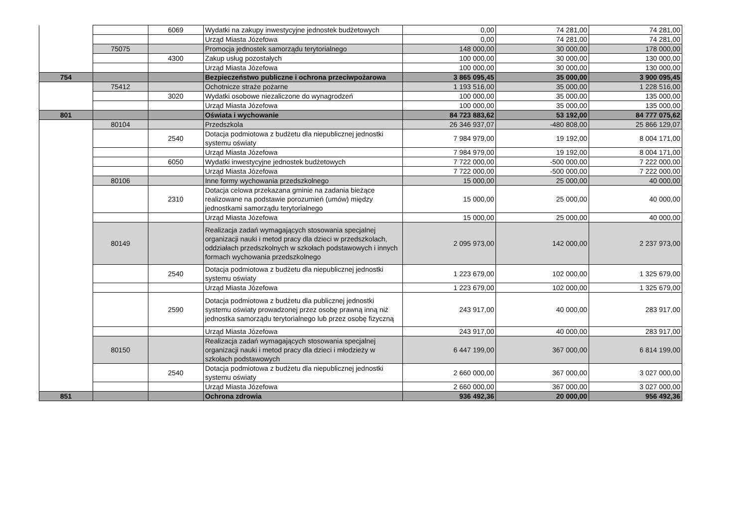| | | 6069 | Wydatki na zakupy inwestycyjne jednostek budżetowych | 0,00 | 74 281,00 | 74 281,00 |
| | | | Urząd Miasta Józefowa | 0,00 | 74 281,00 | 74 281,00 |
| | 75075 | | Promocja jednostek samorządu terytorialnego | 148 000,00 | 30 000,00 | 178 000,00 |
| | | 4300 | Zakup usług pozostałych | 100 000,00 | 30 000,00 | 130 000,00 |
| | | | Urząd Miasta Józefowa | 100 000,00 | 30 000,00 | 130 000,00 |
| 754 | | | Bezpieczeństwo publiczne i ochrona przeciwpożarowa | 3 865 095,45 | 35 000,00 | 3 900 095,45 |
| | 75412 | | Ochotnicze straże pożarne | 1 193 516,00 | 35 000,00 | 1 228 516,00 |
| | | 3020 | Wydatki osobowe niezaliczone do wynagrodzeń | 100 000,00 | 35 000,00 | 135 000,00 |
| | | | Urząd Miasta Józefowa | 100 000,00 | 35 000,00 | 135 000,00 |
| 801 | | | Oświata i wychowanie | 84 723 883,62 | 53 192,00 | 84 777 075,62 |
| | 80104 | | Przedszkola | 26 346 937,07 | -480 808,00 | 25 866 129,07 |
| | | 2540 | Dotacja podmiotowa z budżetu dla niepublicznej jednostki systemu oświaty | 7 984 979,00 | 19 192,00 | 8 004 171,00 |
| | | | Urząd Miasta Józefowa | 7 984 979,00 | 19 192,00 | 8 004 171,00 |
| | | 6050 | Wydatki inwestycyjne jednostek budżetowych | 7 722 000,00 | -500 000,00 | 7 222 000,00 |
| | | | Urząd Miasta Józefowa | 7 722 000,00 | -500 000,00 | 7 222 000,00 |
| | 80106 | | Inne formy wychowania przedszkolnego | 15 000,00 | 25 000,00 | 40 000,00 |
| | | 2310 | Dotacja celowa przekazana gminie na zadania bieżące realizowane na podstawie porozumień (umów) między jednostkami samorządu terytorialnego | 15 000,00 | 25 000,00 | 40 000,00 |
| | | | Urząd Miasta Józefowa | 15 000,00 | 25 000,00 | 40 000,00 |
| | 80149 | | Realizacja zadań wymagających stosowania specjalnej organizacji nauki i metod pracy dla dzieci w przedszkolach, oddziałach przedszkolnych w szkołach podstawowych i innych formach wychowania przedszkolnego | 2 095 973,00 | 142 000,00 | 2 237 973,00 |
| | | 2540 | Dotacja podmiotowa z budżetu dla niepublicznej jednostki systemu oświaty | 1 223 679,00 | 102 000,00 | 1 325 679,00 |
| | | | Urząd Miasta Józefowa | 1 223 679,00 | 102 000,00 | 1 325 679,00 |
| | | 2590 | Dotacja podmiotowa z budżetu dla publicznej jednostki systemu oświaty prowadzonej przez osobę prawną inną niż jednostka samorządu terytorialnego lub przez osobę fizyczną | 243 917,00 | 40 000,00 | 283 917,00 |
| | | | Urząd Miasta Józefowa | 243 917,00 | 40 000,00 | 283 917,00 |
| | 80150 | | Realizacja zadań wymagających stosowania specjalnej organizacji nauki i metod pracy dla dzieci i młodzieży w szkołach podstawowych | 6 447 199,00 | 367 000,00 | 6 814 199,00 |
| | | 2540 | Dotacja podmiotowa z budżetu dla niepublicznej jednostki systemu oświaty | 2 660 000,00 | 367 000,00 | 3 027 000,00 |
| | | | Urząd Miasta Józefowa | 2 660 000,00 | 367 000,00 | 3 027 000,00 |
| 851 | | | Ochrona zdrowia | 936 492,36 | 20 000,00 | 956 492,36 |